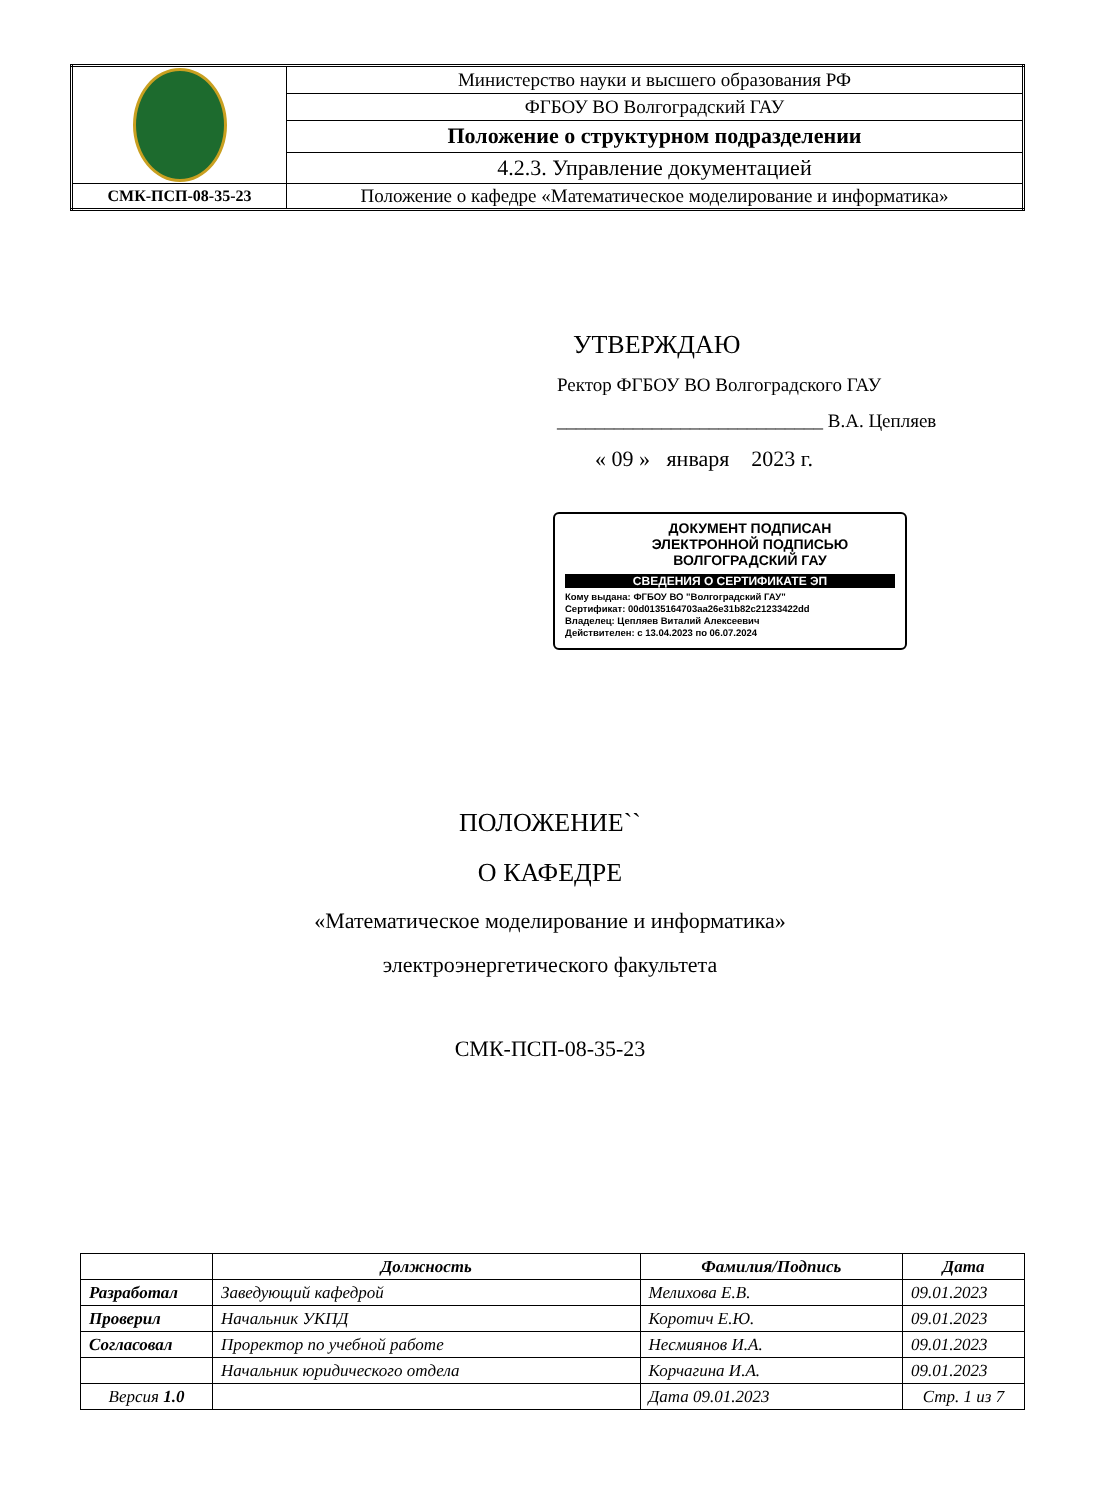| | Министерство науки и высшего образования РФ |
| | ФГБОУ ВО Волгоградский ГАУ |
| | Положение о структурном подразделении |
| | 4.2.3. Управление документацией |
| СМК-ПСП-08-35-23 | Положение о кафедре «Математическое моделирование и информатика» |
УТВЕРЖДАЮ
Ректор ФГБОУ ВО Волгоградского ГАУ
____________________________ В.А. Цепляев
« 09 » января 2023 г.
ДОКУМЕНТ ПОДПИСАН
ЭЛЕКТРОННОЙ ПОДПИСЬЮ
ВОЛГОГРАДСКИЙ ГАУ
СВЕДЕНИЯ О СЕРТИФИКАТЕ ЭП
Кому выдана: ФГБОУ ВО "Волгоградский ГАУ"
Сертификат: 00d0135164703aa26e31b82c21233422dd
Владелец: Цепляев Виталий Алексеевич
Действителен: с 13.04.2023 по 06.07.2024
ПОЛОЖЕНИЕ``
О КАФЕДРЕ
«Математическое моделирование и информатика»
электроэнергетического факультета
СМК-ПСП-08-35-23
| | Должность | Фамилия/Подпись | Дата |
| --- | --- | --- | --- |
| Разработал | Заведующий кафедрой | Мелихова Е.В. | 09.01.2023 |
| Проверил | Начальник УКПД | Коротич Е.Ю. | 09.01.2023 |
| Согласовал | Проректор по учебной работе | Несмиянов И.А. | 09.01.2023 |
| | Начальник юридического отдела | Корчагина И.А. | 09.01.2023 |
| Версия 1.0 | | Дата 09.01.2023 | Стр. 1 из 7 |